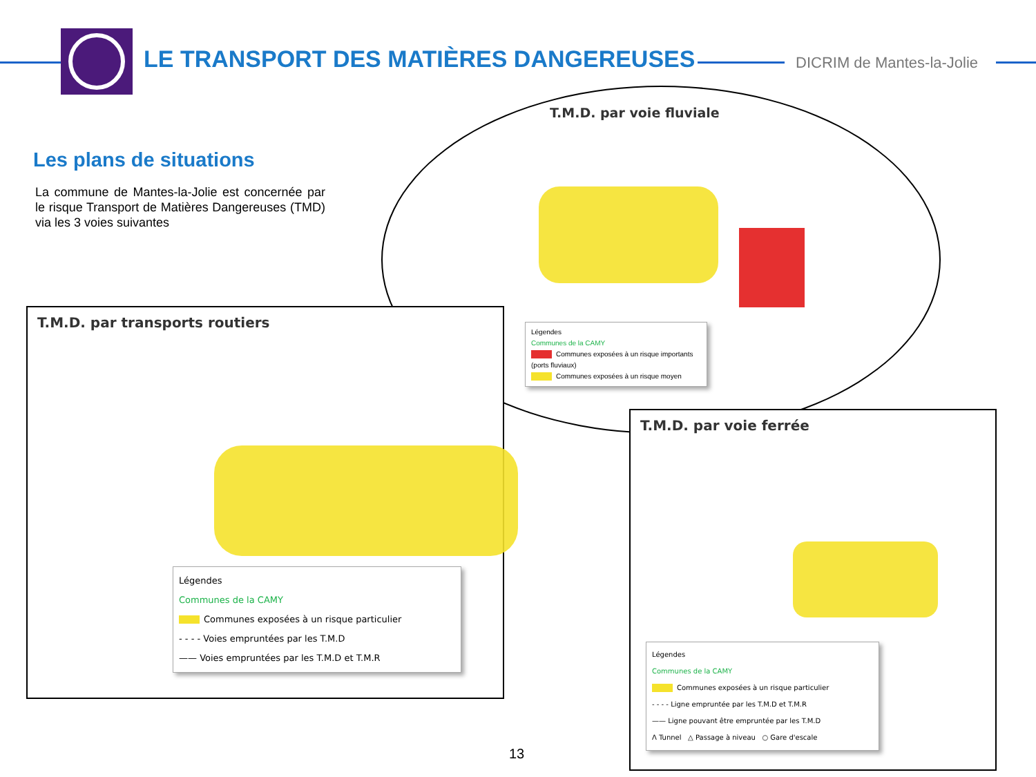LE TRANSPORT DES MATIÈRES DANGEREUSES
DICRIM de Mantes-la-Jolie
Les plans de situations
La commune de Mantes-la-Jolie est concernée par le risque Transport de Matières Dangereuses (TMD) via les 3 voies suivantes
T.M.D. par voie fluviale
Légendes
Communes de la CAMY
Communes exposées à un risque importants (ports fluviaux)
Communes exposées à un risque moyen
T.M.D. par transports routiers
Légendes
Communes de la CAMY
Communes exposées à un risque particulier
- - - - Voies empruntées par les T.M.D
—— Voies empruntées par les T.M.D et T.M.R
T.M.D. par voie ferrée
Légendes
Communes de la CAMY
Communes exposées à un risque particulier
- - - - Ligne empruntée par les T.M.D et T.M.R
—— Ligne pouvant être empruntée par les T.M.D
Λ Tunnel △ Passage à niveau ○ Gare d'escale
13